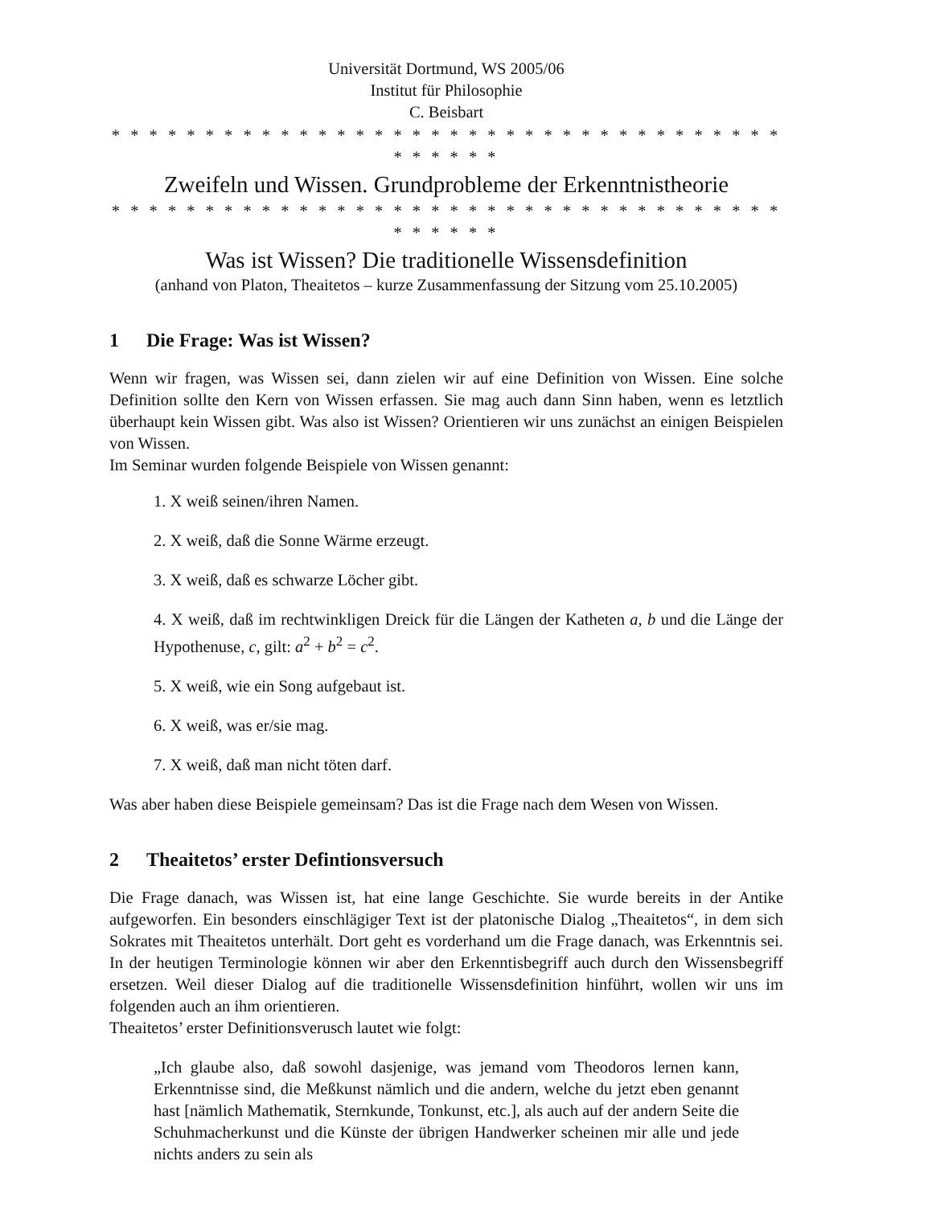Universität Dortmund, WS 2005/06
Institut für Philosophie
C. Beisbart
* * * * * * * * * * * * * * * * * * * * * * * * * * * * * * * * * * * * * * * * * *
Zweifeln und Wissen. Grundprobleme der Erkenntnistheorie
* * * * * * * * * * * * * * * * * * * * * * * * * * * * * * * * * * * * * * * * * *
Was ist Wissen? Die traditionelle Wissensdefinition
(anhand von Platon, Theaitetos – kurze Zusammenfassung der Sitzung vom 25.10.2005)
1 Die Frage: Was ist Wissen?
Wenn wir fragen, was Wissen sei, dann zielen wir auf eine Definition von Wissen. Eine solche Definition sollte den Kern von Wissen erfassen. Sie mag auch dann Sinn haben, wenn es letztlich überhaupt kein Wissen gibt. Was also ist Wissen? Orientieren wir uns zunächst an einigen Beispielen von Wissen.
Im Seminar wurden folgende Beispiele von Wissen genannt:
1. X weiß seinen/ihren Namen.
2. X weiß, daß die Sonne Wärme erzeugt.
3. X weiß, daß es schwarze Löcher gibt.
4. X weiß, daß im rechtwinkligen Dreick für die Längen der Katheten a, b und die Länge der Hypothenuse, c, gilt: a<sup>2</sup> + b<sup>2</sup> = c<sup>2</sup>.
5. X weiß, wie ein Song aufgebaut ist.
6. X weiß, was er/sie mag.
7. X weiß, daß man nicht töten darf.
Was aber haben diese Beispiele gemeinsam? Das ist die Frage nach dem Wesen von Wissen.
2 Theaitetos’ erster Defintionsversuch
Die Frage danach, was Wissen ist, hat eine lange Geschichte. Sie wurde bereits in der Antike aufgeworfen. Ein besonders einschlägiger Text ist der platonische Dialog „Theaitetos“, in dem sich Sokrates mit Theaitetos unterhält. Dort geht es vorderhand um die Frage danach, was Erkenntnis sei. In der heutigen Terminologie können wir aber den Erkenntisbegriff auch durch den Wissensbegriff ersetzen. Weil dieser Dialog auf die traditionelle Wissensdefinition hinführt, wollen wir uns im folgenden auch an ihm orientieren.
Theaitetos’ erster Definitionsverusch lautet wie folgt:
„Ich glaube also, daß sowohl dasjenige, was jemand vom Theodoros lernen kann, Erkenntnisse sind, die Meßkunst nämlich und die andern, welche du jetzt eben genannt hast [nämlich Mathematik, Sternkunde, Tonkunst, etc.], als auch auf der andern Seite die Schuhmacherkunst und die Künste der übrigen Handwerker scheinen mir alle und jede nichts anders zu sein als